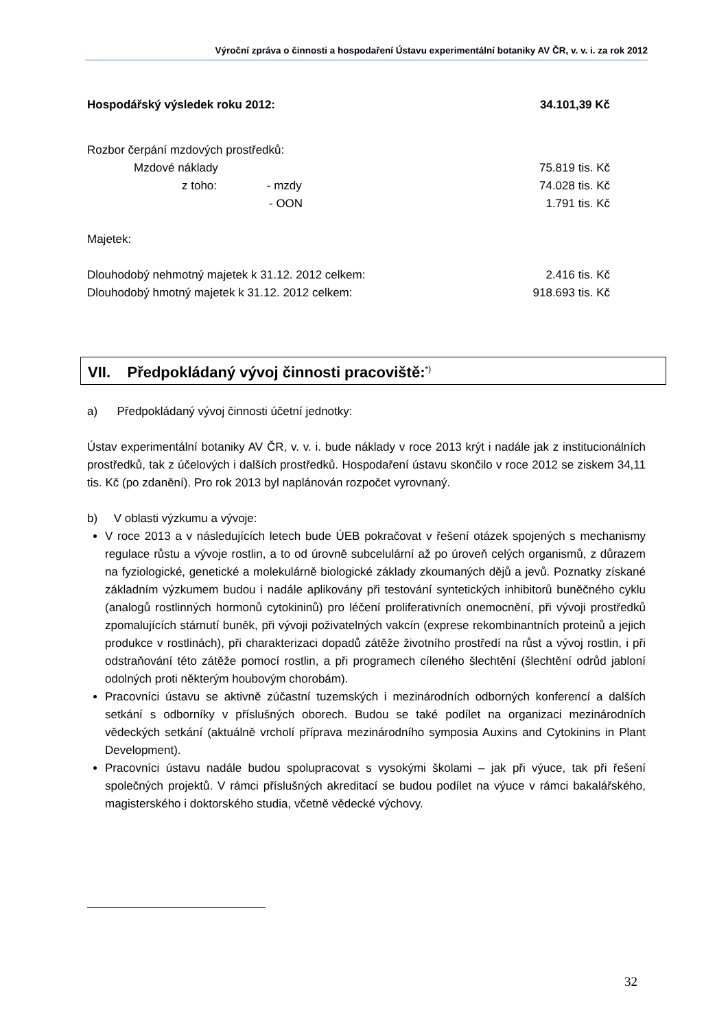Výroční zpráva o činnosti a hospodaření Ústavu experimentální botaniky AV ČR, v. v. i. za rok 2012
Hospodářský výsledek roku 2012: 34.101,39 Kč
Rozbor čerpání mzdových prostředků:
Mzdové náklady 75.819 tis. Kč
z toho: - mzdy 74.028 tis. Kč
- OON 1.791 tis. Kč
Majetek:
Dlouhodobý nehmotný majetek k 31.12. 2012 celkem: 2.416 tis. Kč
Dlouhodobý hmotný majetek k 31.12. 2012 celkem: 918.693 tis. Kč
VII. Předpokládaný vývoj činnosti pracoviště:<sup>*)</sup>
a) Předpokládaný vývoj činnosti účetní jednotky:
Ústav experimentální botaniky AV ČR, v. v. i. bude náklady v roce 2013 krýt i nadále jak z institucionálních prostředků, tak z účelových i dalších prostředků. Hospodaření ústavu skončilo v roce 2012 se ziskem 34,11 tis. Kč (po zdanění). Pro rok 2013 byl naplánován rozpočet vyrovnaný.
b) V oblasti výzkumu a vývoje:
V roce 2013 a v následujících letech bude ÚEB pokračovat v řešení otázek spojených s mechanismy regulace růstu a vývoje rostlin, a to od úrovně subcelulární až po úroveň celých organismů, z důrazem na fyziologické, genetické a molekulárně biologické základy zkoumaných dějů a jevů. Poznatky získané základním výzkumem budou i nadále aplikovány při testování syntetických inhibitorů buněčného cyklu (analogů rostlinných hormonů cytokininů) pro léčení proliferativních onemocnění, při vývoji prostředků zpomalujících stárnutí buněk, při vývoji poživatelných vakcín (exprese rekombinantních proteinů a jejich produkce v rostlinách), při charakterizaci dopadů zátěže životního prostředí na růst a vývoj rostlin, i při odstraňování této zátěže pomocí rostlin, a při programech cíleného šlechtění (šlechtění odrůd jabloní odolných proti některým houbovým chorobám).
Pracovníci ústavu se aktivně zúčastní tuzemských i mezinárodních odborných konferencí a dalších setkání s odborníky v příslušných oborech. Budou se také podílet na organizaci mezinárodních vědeckých setkání (aktuálně vrcholí příprava mezinárodního symposia Auxins and Cytokinins in Plant Development).
Pracovníci ústavu nadále budou spolupracovat s vysokými školami – jak při výuce, tak při řešení společných projektů. V rámci příslušných akreditací se budou podílet na výuce v rámci bakalářského, magisterského i doktorského studia, včetně vědecké výchovy.
32